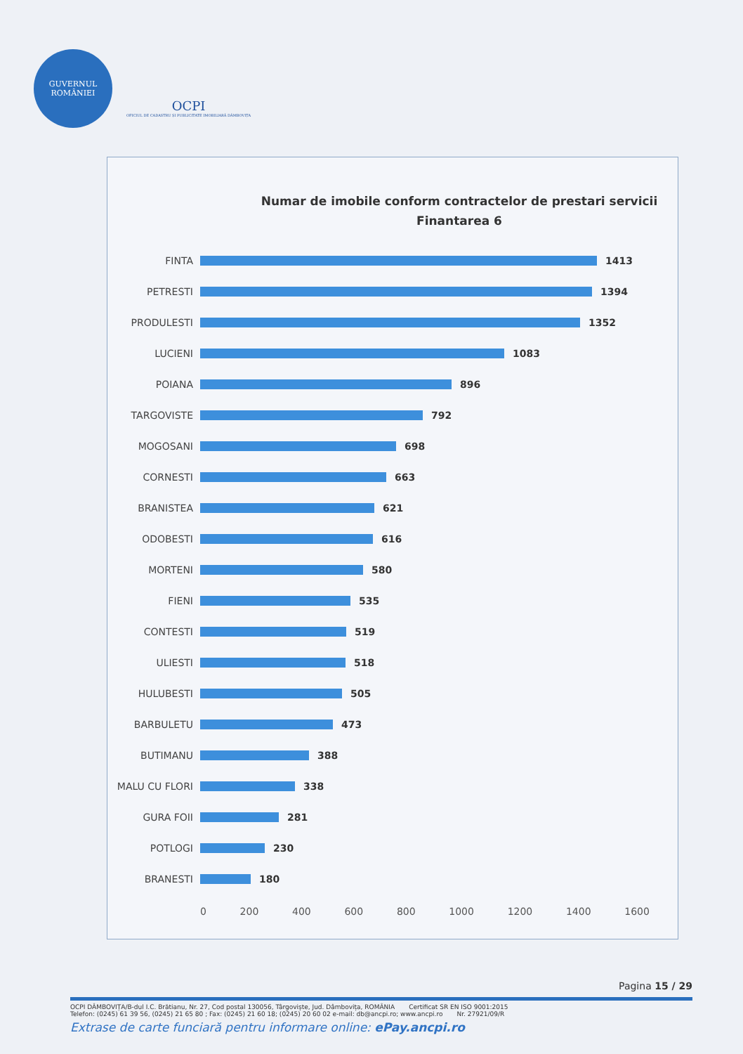GUVERNUL
ROMÂNIEI
OCPI
OFICIUL DE CADASTRU ȘI PUBLICITATE IMOBILIARĂ DÂMBOVIȚA
Numar de imobile conform contractelor de prestari servicii
Finantarea 6
FINTA 1413
PETRESTI 1394
PRODULESTI 1352
LUCIENI 1083
POIANA 896
TARGOVISTE 792
MOGOSANI 698
CORNESTI 663
BRANISTEA 621
ODOBESTI 616
MORTENI 580
FIENI 535
CONTESTI 519
ULIESTI 518
HULUBESTI 505
BARBULETU 473
BUTIMANU 388
MALU CU FLORI 338
GURA FOII 281
POTLOGI 230
BRANESTI 180
0 200 400 600 800 1000 1200 1400 1600
Pagina 15 / 29
OCPI DÂMBOVIȚA/B-dul I.C. Brătianu, Nr. 27, Cod postal 130056, Târgoviște, Jud. Dâmbovița, ROMÂNIA Certificat SR EN ISO 9001:2015
Telefon: (0245) 61 39 56, (0245) 21 65 80 ; Fax: (0245) 21 60 18; (0245) 20 60 02 e-mail: db@ancpi.ro; www.ancpi.ro Nr. 27921/09/R
Extrase de carte funciară pentru informare online: ePay.ancpi.ro